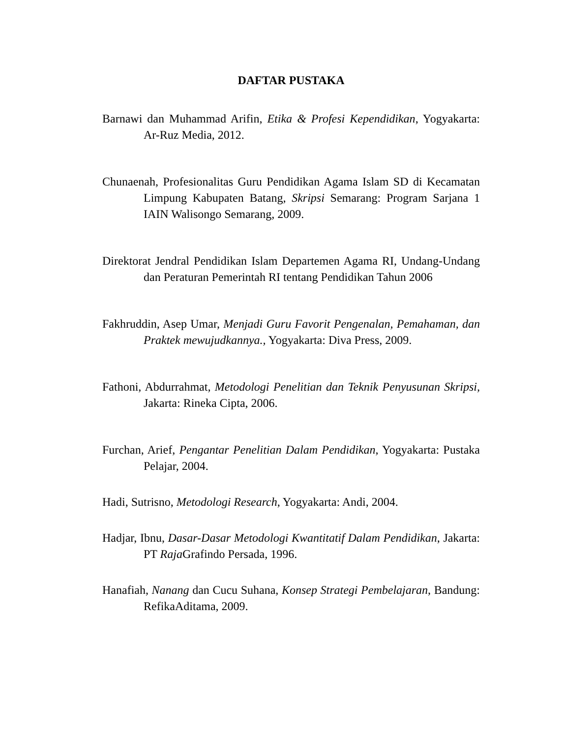DAFTAR PUSTAKA
Barnawi dan Muhammad Arifin, Etika & Profesi Kependidikan, Yogyakarta: Ar-Ruz Media, 2012.
Chunaenah, Profesionalitas Guru Pendidikan Agama Islam SD di Kecamatan Limpung Kabupaten Batang, Skripsi Semarang: Program Sarjana 1 IAIN Walisongo Semarang, 2009.
Direktorat Jendral Pendidikan Islam Departemen Agama RI, Undang-Undang dan Peraturan Pemerintah RI tentang Pendidikan Tahun 2006
Fakhruddin, Asep Umar, Menjadi Guru Favorit Pengenalan, Pemahaman, dan Praktek mewujudkannya., Yogyakarta: Diva Press, 2009.
Fathoni, Abdurrahmat, Metodologi Penelitian dan Teknik Penyusunan Skripsi, Jakarta: Rineka Cipta, 2006.
Furchan, Arief, Pengantar Penelitian Dalam Pendidikan, Yogyakarta: Pustaka Pelajar, 2004.
Hadi, Sutrisno, Metodologi Research, Yogyakarta: Andi, 2004.
Hadjar, Ibnu, Dasar-Dasar Metodologi Kwantitatif Dalam Pendidikan, Jakarta: PT Raja Grafindo Persada, 1996.
Hanafiah, Nanang dan Cucu Suhana, Konsep Strategi Pembelajaran, Bandung: RefikaAditama, 2009.